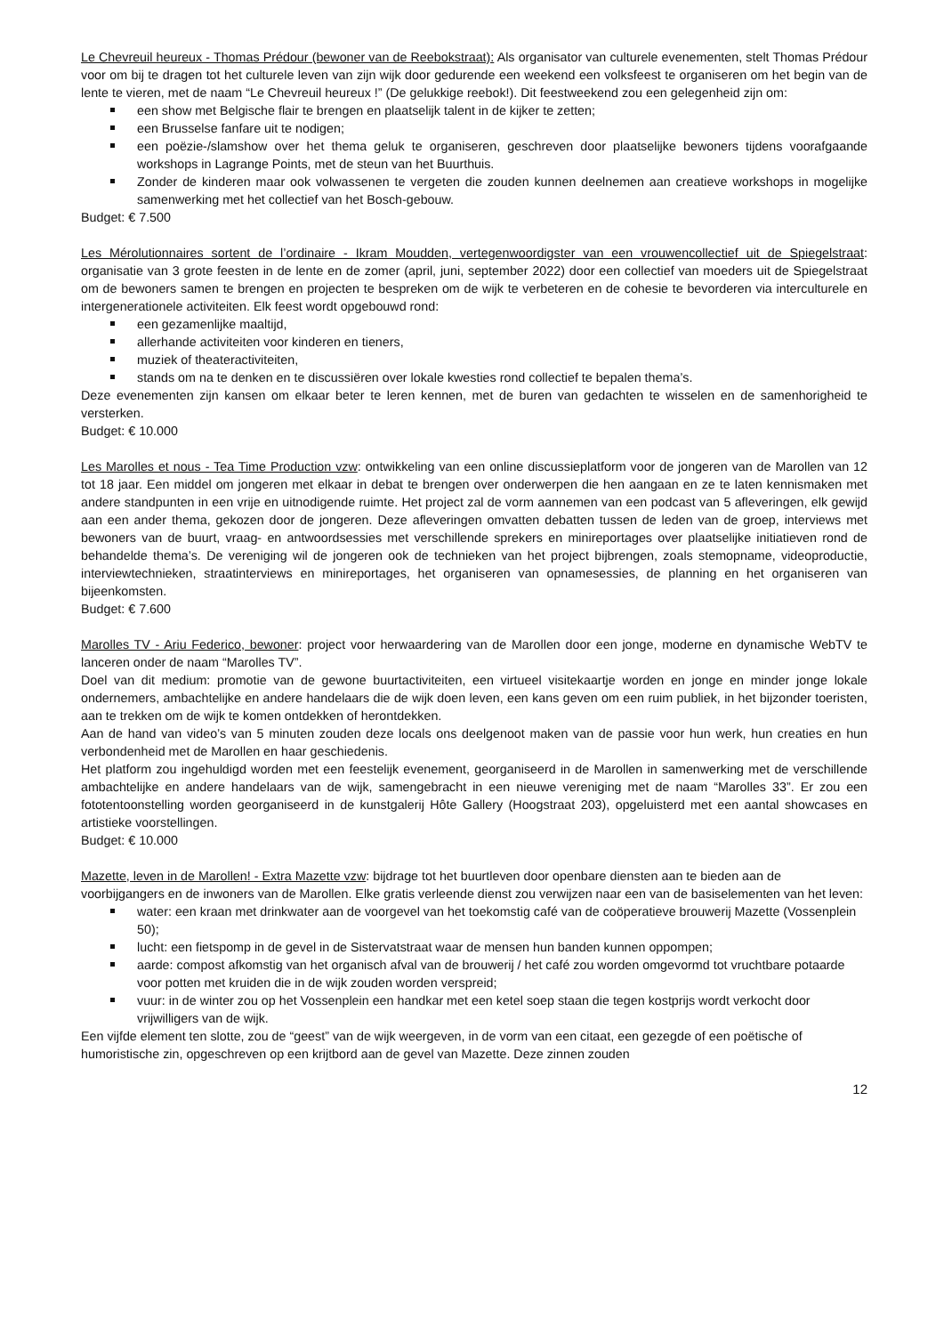Le Chevreuil heureux - Thomas Prédour (bewoner van de Reebokstraat): Als organisator van culturele evenementen, stelt Thomas Prédour voor om bij te dragen tot het culturele leven van zijn wijk door gedurende een weekend een volksfeest te organiseren om het begin van de lente te vieren, met de naam “Le Chevreuil heureux !” (De gelukkige reebok!). Dit feestweekend zou een gelegenheid zijn om:
een show met Belgische flair te brengen en plaatselijk talent in de kijker te zetten;
een Brusselse fanfare uit te nodigen;
een poëzie-/slamshow over het thema geluk te organiseren, geschreven door plaatselijke bewoners tijdens voorafgaande workshops in Lagrange Points, met de steun van het Buurthuis.
Zonder de kinderen maar ook volwassenen te vergeten die zouden kunnen deelnemen aan creatieve workshops in mogelijke samenwerking met het collectief van het Bosch-gebouw.
Budget: € 7.500
Les Mérolutionnaires sortent de l’ordinaire - Ikram Moudden, vertegenwoordigster van een vrouwencollectief uit de Spiegelstraat: organisatie van 3 grote feesten in de lente en de zomer (april, juni, september 2022) door een collectief van moeders uit de Spiegelstraat om de bewoners samen te brengen en projecten te bespreken om de wijk te verbeteren en de cohesie te bevorderen via interculturele en intergenerationele activiteiten. Elk feest wordt opgebouwd rond:
een gezamenlijke maaltijd,
allerhande activiteiten voor kinderen en tieners,
muziek of theateractiviteiten,
stands om na te denken en te discussiëren over lokale kwesties rond collectief te bepalen thema’s.
Deze evenementen zijn kansen om elkaar beter te leren kennen, met de buren van gedachten te wisselen en de samenhorigheid te versterken.
Budget: € 10.000
Les Marolles et nous - Tea Time Production vzw: ontwikkeling van een online discussieplatform voor de jongeren van de Marollen van 12 tot 18 jaar. Een middel om jongeren met elkaar in debat te brengen over onderwerpen die hen aangaan en ze te laten kennismaken met andere standpunten in een vrije en uitnodigende ruimte. Het project zal de vorm aannemen van een podcast van 5 afleveringen, elk gewijd aan een ander thema, gekozen door de jongeren. Deze afleveringen omvatten debatten tussen de leden van de groep, interviews met bewoners van de buurt, vraag- en antwoordsessies met verschillende sprekers en minireportages over plaatselijke initiatieven rond de behandelde thema’s. De vereniging wil de jongeren ook de technieken van het project bijbrengen, zoals stemopname, videoproductie, interviewtechnieken, straatinterviews en minireportages, het organiseren van opnamesessies, de planning en het organiseren van bijeenkomsten.
Budget: € 7.600
Marolles TV - Ariu Federico, bewoner: project voor herwaardering van de Marollen door een jonge, moderne en dynamische WebTV te lanceren onder de naam “Marolles TV”.
Doel van dit medium: promotie van de gewone buurtactiviteiten, een virtueel visitekaartje worden en jonge en minder jonge lokale ondernemers, ambachtelijke en andere handelaars die de wijk doen leven, een kans geven om een ruim publiek, in het bijzonder toeristen, aan te trekken om de wijk te komen ontdekken of herontdekken.
Aan de hand van video’s van 5 minuten zouden deze locals ons deelgenoot maken van de passie voor hun werk, hun creaties en hun verbondenheid met de Marollen en haar geschiedenis.
Het platform zou ingehuldigd worden met een feestelijk evenement, georganiseerd in de Marollen in samenwerking met de verschillende ambachtelijke en andere handelaars van de wijk, samengebracht in een nieuwe vereniging met de naam “Marolles 33”. Er zou een fototentoonstelling worden georganiseerd in de kunstgalerij Hôte Gallery (Hoogstraat 203), opgeluisterd met een aantal showcases en artistieke voorstellingen.
Budget: € 10.000
Mazette, leven in de Marollen! - Extra Mazette vzw: bijdrage tot het buurtleven door openbare diensten aan te bieden aan de voorbijgangers en de inwoners van de Marollen. Elke gratis verleende dienst zou verwijzen naar een van de basiselementen van het leven:
water: een kraan met drinkwater aan de voorgevel van het toekomstig café van de coöperatieve brouwerij Mazette (Vossenplein 50);
lucht: een fietspomp in de gevel in de Sistervatstraat waar de mensen hun banden kunnen oppompen;
aarde: compost afkomstig van het organisch afval van de brouwerij / het café zou worden omgevormd tot vruchtbare potaarde voor potten met kruiden die in de wijk zouden worden verspreid;
vuur: in de winter zou op het Vossenplein een handkar met een ketel soep staan die tegen kostprijs wordt verkocht door vrijwilligers van de wijk.
Een vijfde element ten slotte, zou de “geest” van de wijk weergeven, in de vorm van een citaat, een gezegde of een poëtische of humoristische zin, opgeschreven op een krijtbord aan de gevel van Mazette. Deze zinnen zouden
12